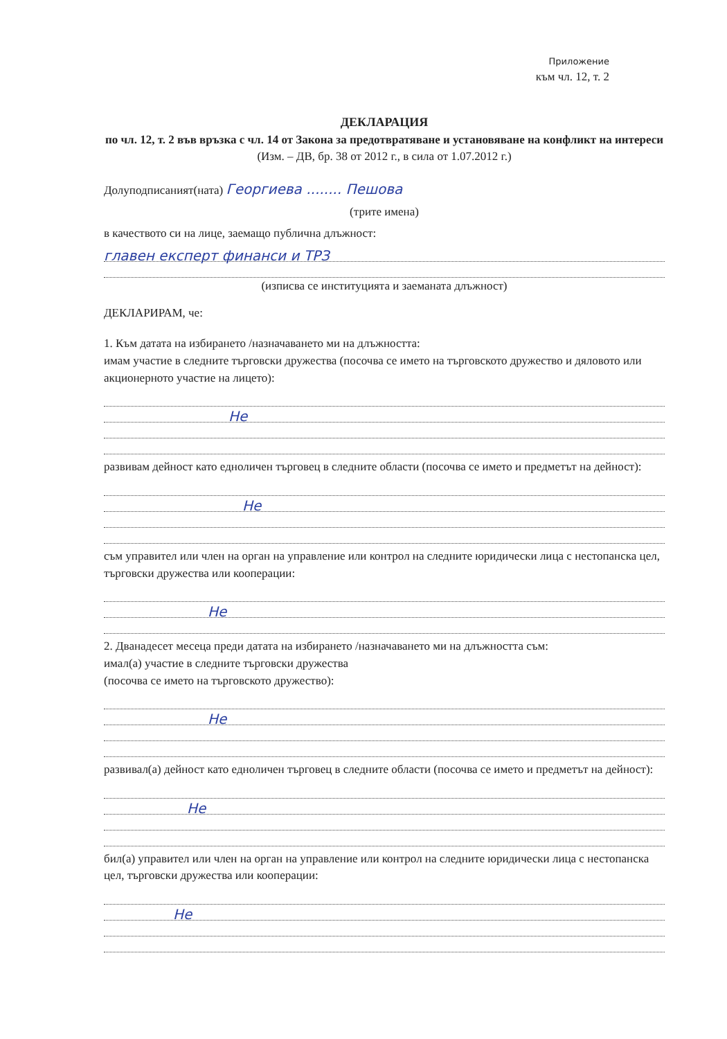Приложение
към чл. 12, т. 2
ДЕКЛАРАЦИЯ
по чл. 12, т. 2 във връзка с чл. 14 от Закона за предотвратяване и установяване на конфликт на интереси
(Изм. – ДВ, бр. 38 от 2012 г., в сила от 1.07.2012 г.)
Долуподписаният(ната) Георгиева ........ Пешова
(трите имена)
в качеството си на лице, заемащо публична длъжност:
главен експерт финанси и ТРЗ
(изписва се институцията и заеманата длъжност)
ДЕКЛАРИРАМ, че:
1. Към датата на избирането /назначаването ми на длъжността:
имам участие в следните търговски дружества (посочва се името на търговското дружество и дяловото или акционерното участие на лицето):
Не
развивам дейност като едноличен търговец в следните области (посочва се името и предметът на дейност):
Не
съм управител или член на орган на управление или контрол на следните юридически лица с нестопанска цел, търговски дружества или кооперации:
Не
2. Дванадесет месеца преди датата на избирането /назначаването ми на длъжността съм:
имал(а) участие в следните търговски дружества
(посочва се името на търговското дружество):
Не
развивал(а) дейност като едноличен търговец в следните области (посочва се името и предметът на дейност):
Не
бил(а) управител или член на орган на управление или контрол на следните юридически лица с нестопанска цел, търговски дружества или кооперации:
Не